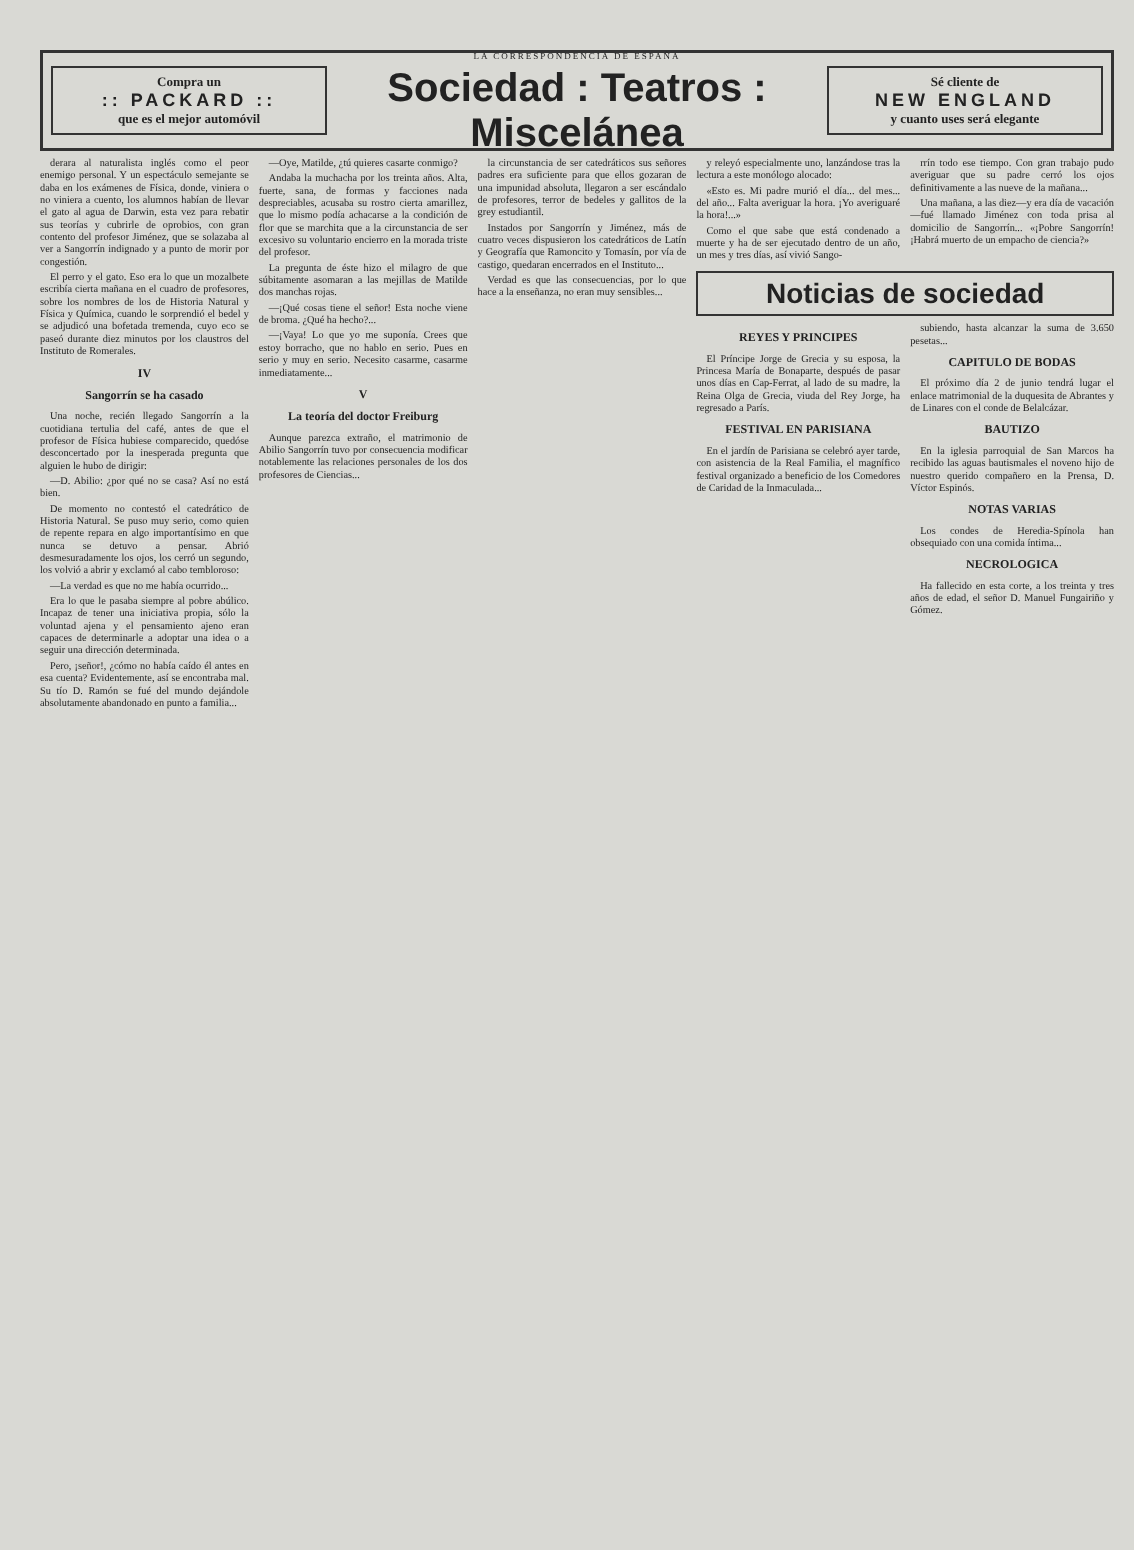Compra un:: PACKARD ::
que es el mejor automóvil
LA CORRESPONDENCIA DE ESPAÑA
Sociedad : Teatros : Miscelánea
Sé cliente de
NEW ENGLAND
y cuanto uses será elegante
derara al naturalista inglés como el peor enemigo personal. Y un espectáculo semejante se daba en los exámenes de Física, donde, viniera o no viniera a cuento, los alumnos habían de llevar el gato al agua de Darwin, esta vez para rebatir sus teorías y cubrirle de oprobios, con gran contento del profesor Jiménez, que se solazaba al ver a Sangorrín indignado y a punto de morir por congestión.
El perro y el gato. Eso era lo que un mozalbete escribía cierta mañana en el cuadro de profesores, sobre los nombres de los de Historia Natural y Física y Química, cuando le sorprendió el bedel y se adjudicó una bofetada tremenda, cuyo eco se paseó durante diez minutos por los claustros del Instituto de Romerales.
IV
Sangorrín se ha casado
Una noche, recién llegado Sangorrín a la cuotidiana tertulia del café, antes de que el profesor de Física hubiese comparecido, quedóse desconcertado por la inesperada pregunta que alguien le hubo de dirigir:
—D. Abilio: ¿por qué no se casa? Así no está bien.
De momento no contestó el catedrático de Historia Natural. Se puso muy serio, como quien de repente repara en algo importantísimo en que nunca se detuvo a pensar. Abrió desmesuradamente los ojos, los cerró un segundo, los volvió a abrir y exclamó al cabo tembloroso:
—La verdad es que no me había ocurrido...
Era lo que le pasaba siempre al pobre abúlico. Incapaz de tener una iniciativa propia, sólo la voluntad ajena y el pensamiento ajeno eran capaces de determinarle a adoptar una idea o a seguir una dirección determinada.
Pero, ¡señor!, ¿cómo no había caído él antes en esa cuenta? Evidentemente, así se encontraba mal. Su tío D. Ramón se fué del mundo dejándole absolutamente abandonado en punto a familia...
—Oye, Matilde, ¿tú quieres casarte conmigo?
Andaba la muchacha por los treinta años. Alta, fuerte, sana, de formas y facciones nada despreciables, acusaba su rostro cierta amarillez, que lo mismo podía achacarse a la condición de flor que se marchita que a la circunstancia de ser excesivo su voluntario encierro en la morada triste del profesor.
La pregunta de éste hizo el milagro de que súbitamente asomaran a las mejillas de Matilde dos manchas rojas.
—¡Qué cosas tiene el señor! Esta noche viene de broma. ¿Qué ha hecho?...
—¡Vaya! Lo que yo me suponía. Crees que estoy borracho, que no hablo en serio. Pues en serio y muy en serio. Necesito casarme, casarme inmediatamente...
V
La teoría del doctor Freiburg
Aunque parezca extraño, el matrimonio de Abilio Sangorrín tuvo por consecuencia modificar notablemente las relaciones personales de los dos profesores de Ciencias...
la circunstancia de ser catedráticos sus señores padres era suficiente para que ellos gozaran de una impunidad absoluta, llegaron a ser escándalo de profesores, terror de bedeles y gallitos de la grey estudiantil.
Instados por Sangorrín y Jiménez, más de cuatro veces dispusieron los catedráticos de Latín y Geografía que Ramoncito y Tomasín, por vía de castigo, quedaran encerrados en el Instituto...
Verdad es que las consecuencias, por lo que hace a la enseñanza, no eran muy sensibles...
y releyó especialmente uno, lanzándose tras la lectura a este monólogo alocado:
«Esto es. Mi padre murió el día... del mes... del año... Falta averiguar la hora. ¡Yo averiguaré la hora!...»
Como el que sabe que está condenado a muerte y ha de ser ejecutado dentro de un año, un mes y tres días, así vivió Sango-
rrín todo ese tiempo. Con gran trabajo pudo averiguar que su padre cerró los ojos definitivamente a las nueve de la mañana...
Una mañana, a las diez—y era día de vacación—fué llamado Jiménez con toda prisa al domicilio de Sangorrín... «¡Pobre Sangorrín! ¡Habrá muerto de un empacho de ciencia?»
Noticias de sociedad
REYES Y PRINCIPES
El Príncipe Jorge de Grecia y su esposa, la Princesa María de Bonaparte, después de pasar unos días en Cap-Ferrat, al lado de su madre, la Reina Olga de Grecia, viuda del Rey Jorge, ha regresado a París.
FESTIVAL EN PARISIANA
En el jardín de Parisiana se celebró ayer tarde, con asistencia de la Real Familia, el magnífico festival organizado a beneficio de los Comedores de Caridad de la Inmaculada...
subiendo, hasta alcanzar la suma de 3.650 pesetas...
CAPITULO DE BODAS
El próximo día 2 de junio tendrá lugar el enlace matrimonial de la duquesita de Abrantes y de Linares con el conde de Belalcázar.
BAUTIZO
En la iglesia parroquial de San Marcos ha recibido las aguas bautismales el noveno hijo de nuestro querido compañero en la Prensa, D. Víctor Espinós.
NOTAS VARIAS
Los condes de Heredia-Spínola han obsequiado con una comida íntima...
NECROLOGICA
Ha fallecido en esta corte, a los treinta y tres años de edad, el señor D. Manuel Fungairiño y Gómez.